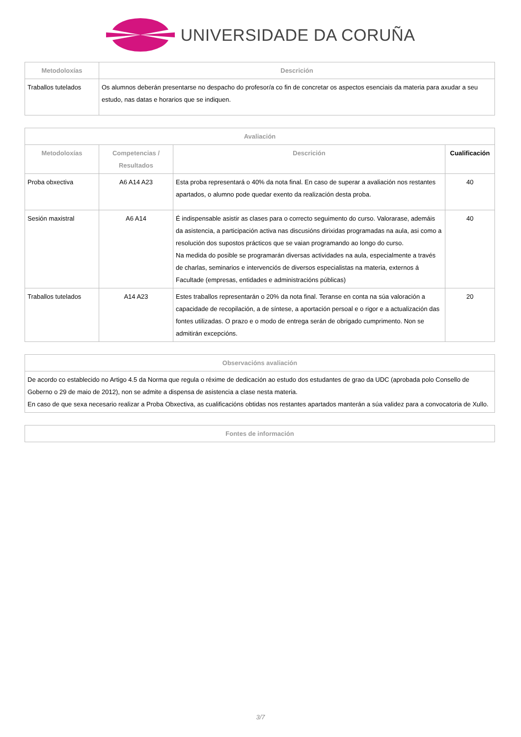UNIVERSIDADE DA CORUÑA
| Metodoloxías | Descrición |
| --- | --- |
| Traballos tutelados | Os alumnos deberán presentarse no despacho do profesor/a co fin de concretar os aspectos esenciais da materia para axudar a seu estudo, nas datas e horarios que se indiquen. |
| Avaliación | | | |
| --- | --- | --- | --- |
| Metodoloxías | Competencias / Resultados | Descrición | Cualificación |
| Proba obxectiva | A6 A14 A23 | Esta proba representará o 40% da nota final. En caso de superar a avaliación nos restantes apartados, o alumno pode quedar exento da realización desta proba. | 40 |
| Sesión maxistral | A6 A14 | É indispensable asistir as clases para o correcto seguimento do curso. Valorarase, ademáis da asistencia, a participación activa nas discusións dirixidas programadas na aula, asi como a resolución dos supostos prácticos que se vaian programando ao longo do curso. Na medida do posible se programarán diversas actividades na aula, especialmente a través de charlas, seminarios e intervenciós de diversos especialistas na materia, externos á Facultade (empresas, entidades e administracións públicas) | 40 |
| Traballos tutelados | A14 A23 | Estes traballos representarán o 20% da nota final. Teranse en conta na súa valoración a capacidade de recopilación, a de síntese, a aportación persoal e o rigor e a actualización das fontes utilizadas. O prazo e o modo de entrega serán de obrigado cumprimento. Non se admitirán excepcións. | 20 |
| Observacións avaliación |
| --- |
| De acordo co establecido no Artigo 4.5 da Norma que regula o réxime de dedicación ao estudo dos estudantes de grao da UDC (aprobada polo Consello de Goberno o 29 de maio de 2012), non se admite a dispensa de asistencia a clase nesta materia. En caso de que sexa necesario realizar a Proba Obxectiva, as cualificacións obtidas nos restantes apartados manterán a súa validez para a convocatoria de Xullo. |
| Fontes de información |
| --- |
3/7